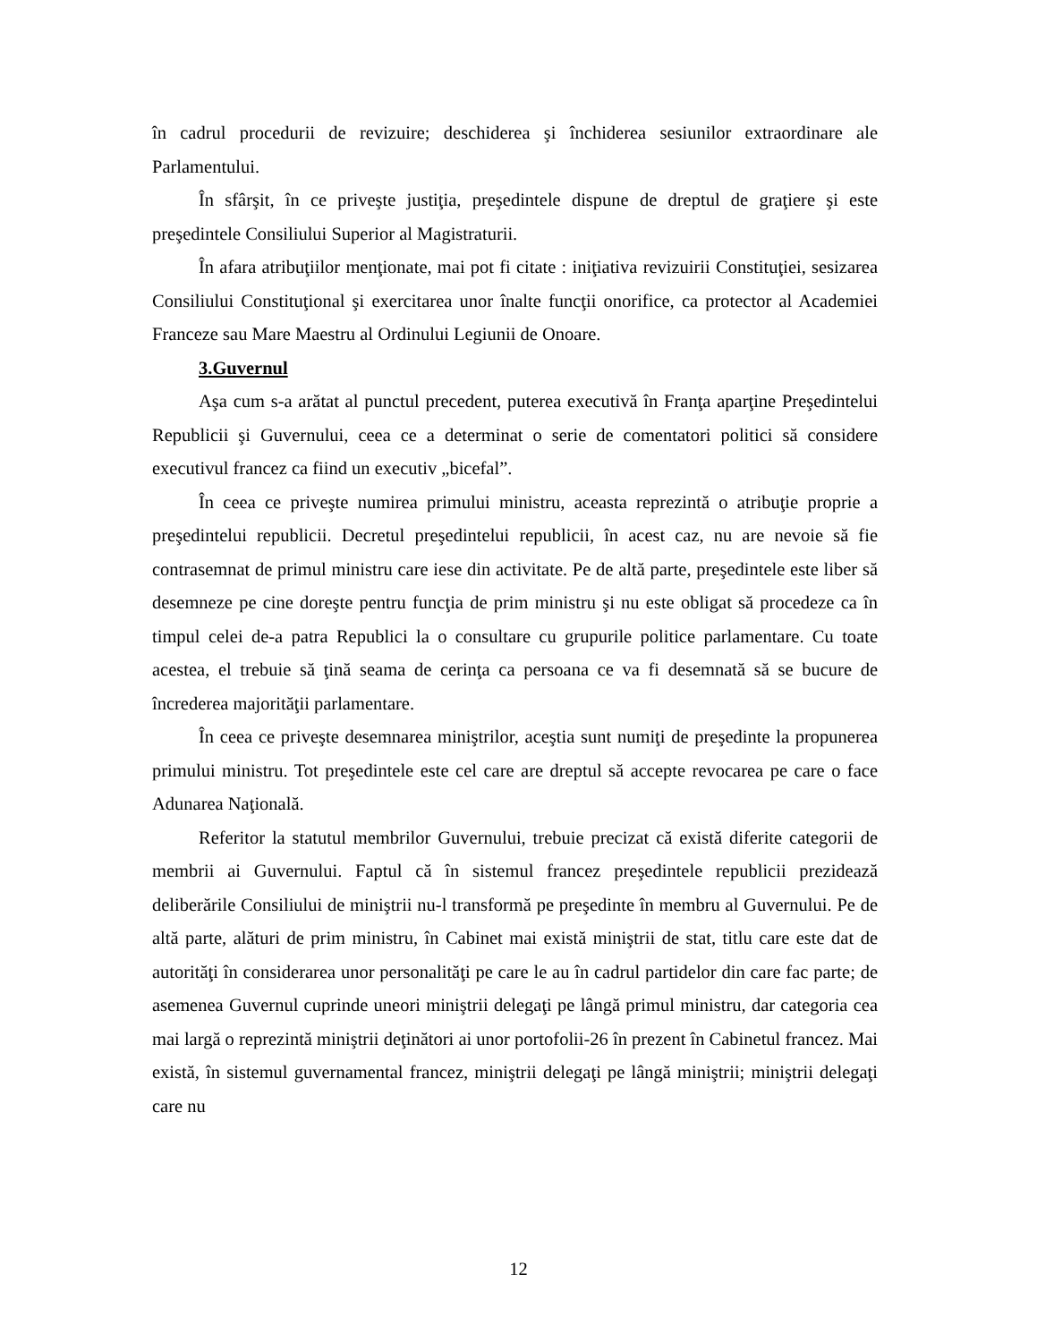în cadrul procedurii de revizuire; deschiderea şi închiderea sesiunilor extraordinare ale Parlamentului.
În sfârşit, în ce priveşte justiţia, preşedintele dispune de dreptul de graţiere şi este preşedintele Consiliului Superior al Magistraturii.
În afara atribuţiilor menţionate, mai pot fi citate : iniţiativa revizuirii Constituţiei, sesizarea Consiliului Constituţional şi exercitarea unor înalte funcţii onorifice, ca protector al Academiei Franceze sau Mare Maestru al Ordinului Legiunii de Onoare.
3.Guvernul
Aşa cum s-a arătat al punctul precedent, puterea executivă în Franţa aparţine Preşedintelui Republicii şi Guvernului, ceea ce a determinat o serie de comentatori politici să considere executivul francez ca fiind un executiv „bicefal”.
În ceea ce priveşte numirea primului ministru, aceasta reprezintă o atribuţie proprie a preşedintelui republicii. Decretul preşedintelui republicii, în acest caz, nu are nevoie să fie contrasemnat de primul ministru care iese din activitate. Pe de altă parte, preşedintele este liber să desemneze pe cine doreşte pentru funcţia de prim ministru şi nu este obligat să procedeze ca în timpul celei de-a patra Republici la o consultare cu grupurile politice parlamentare. Cu toate acestea, el trebuie să ţină seama de cerinţa ca persoana ce va fi desemnată să se bucure de încrederea majorităţii parlamentare.
În ceea ce priveşte desemnarea miniştrilor, aceştia sunt numiţi de preşedinte la propunerea primului ministru. Tot preşedintele este cel care are dreptul să accepte revocarea pe care o face Adunarea Naţională.
Referitor la statutul membrilor Guvernului, trebuie precizat că există diferite categorii de membrii ai Guvernului. Faptul că în sistemul francez preşedintele republicii prezidează deliberările Consiliului de miniştrii nu-l transformă pe preşedinte în membru al Guvernului. Pe de altă parte, alături de prim ministru, în Cabinet mai există miniştrii de stat, titlu care este dat de autorităţi în considerarea unor personalităţi pe care le au în cadrul partidelor din care fac parte; de asemenea Guvernul cuprinde uneori miniştrii delegaţi pe lângă primul ministru, dar categoria cea mai largă o reprezintă miniştrii deţinători ai unor portofolii-26 în prezent în Cabinetul francez. Mai există, în sistemul guvernamental francez, miniştrii delegaţi pe lângă miniştrii; miniştrii delegaţi care nu
12